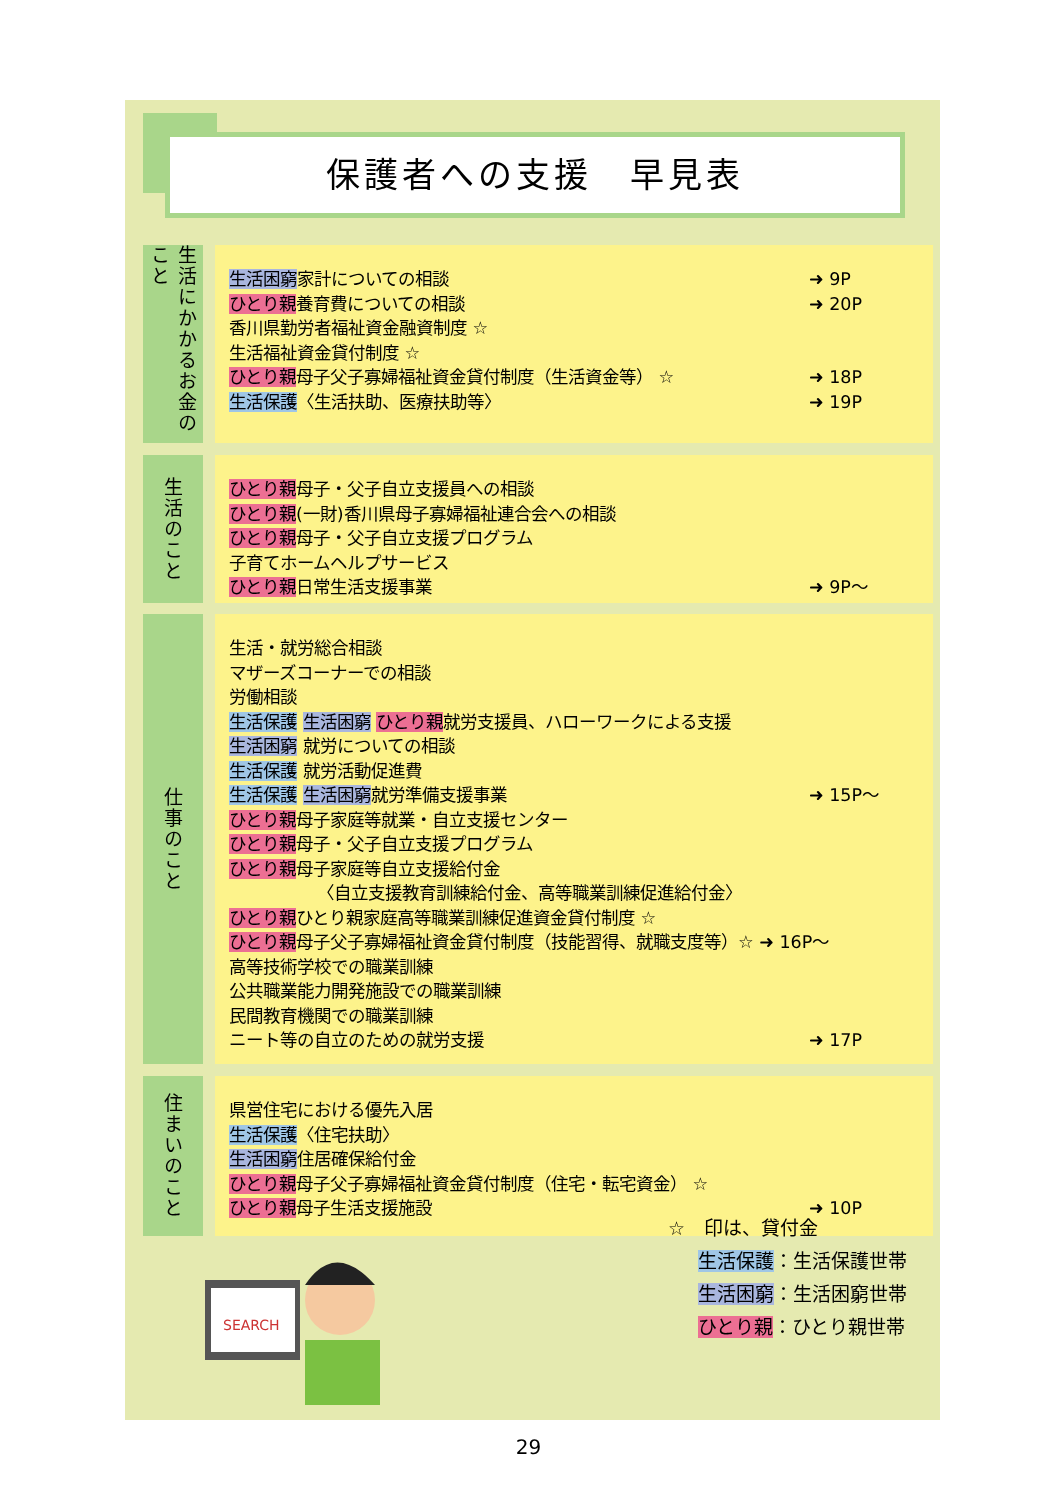保護者への支援　早見表
生活にかかるお金のこと
生活困窮家計についての相談 ➜ 9P
ひとり親養育費についての相談 ➜ 20P
香川県勤労者福祉資金融資制度 ☆
生活福祉資金貸付制度 ☆
ひとり親母子父子寡婦福祉資金貸付制度（生活資金等） ☆ ➜ 18P
生活保護〈生活扶助、医療扶助等〉 ➜ 19P
生活のこと
ひとり親母子・父子自立支援員への相談
ひとり親(一財)香川県母子寡婦福祉連合会への相談
ひとり親母子・父子自立支援プログラム
子育てホームヘルプサービス
ひとり親日常生活支援事業 ➜ 9P～
仕事のこと
生活・就労総合相談
マザーズコーナーでの相談
労働相談
生活保護 生活困窮 ひとり親就労支援員、ハローワークによる支援
生活困窮 就労についての相談
生活保護 就労活動促進費
生活保護 生活困窮就労準備支援事業 ➜ 15P～
ひとり親母子家庭等就業・自立支援センター
ひとり親母子・父子自立支援プログラム
ひとり親母子家庭等自立支援給付金
〈自立支援教育訓練給付金、高等職業訓練促進給付金〉
ひとり親ひとり親家庭高等職業訓練促進資金貸付制度 ☆
ひとり親母子父子寡婦福祉資金貸付制度（技能習得、就職支度等）☆ ➜ 16P～
高等技術学校での職業訓練
公共職業能力開発施設での職業訓練
民間教育機関での職業訓練
ニート等の自立のための就労支援 ➜ 17P
住まいのこと
県営住宅における優先入居
生活保護〈住宅扶助〉
生活困窮住居確保給付金
ひとり親母子父子寡婦福祉資金貸付制度（住宅・転宅資金） ☆
ひとり親母子生活支援施設 ➜ 10P
SEARCH
☆　印は、貸付金
生活保護：生活保護世帯
生活困窮：生活困窮世帯
ひとり親：ひとり親世帯
29